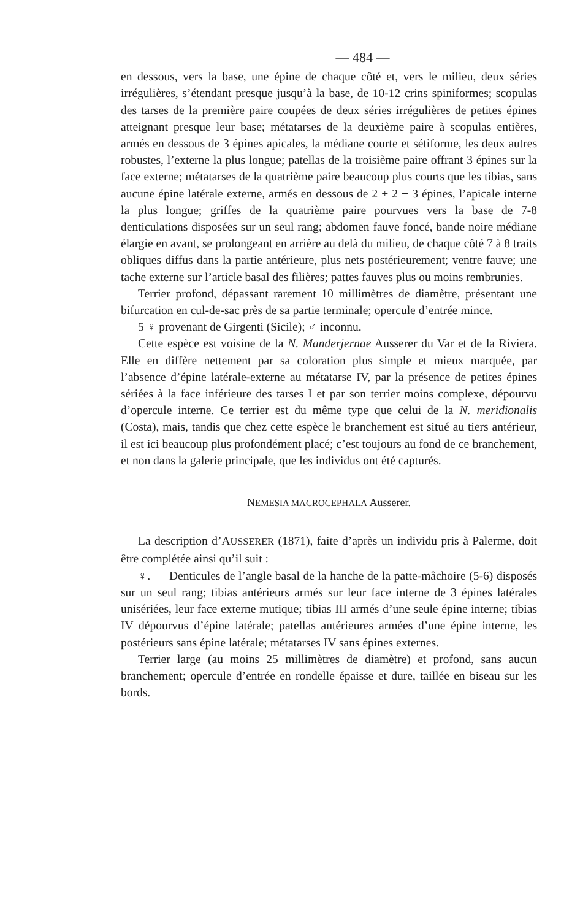— 484 —
en dessous, vers la base, une épine de chaque côté et, vers le milieu, deux séries irrégulières, s’étendant presque jusqu’à la base, de 10-12 crins spiniformes; scopulas des tarses de la première paire coupées de deux séries irrégulières de petites épines atteignant presque leur base; métatarses de la deuxième paire à scopulas entières, armés en dessous de 3 épines apicales, la médiane courte et sétiforme, les deux autres robustes, l’externe la plus longue; patellas de la troisième paire offrant 3 épines sur la face externe; métatarses de la quatrième paire beaucoup plus courts que les tibias, sans aucune épine latérale externe, armés en dessous de 2 + 2 + 3 épines, l’apicale interne la plus longue; griffes de la quatrième paire pourvues vers la base de 7-8 denticulations disposées sur un seul rang; abdomen fauve foncé, bande noire médiane élargie en avant, se prolongeant en arrière au delà du milieu, de chaque côté 7 à 8 traits obliques diffus dans la partie antérieure, plus nets postérieurement; ventre fauve; une tache externe sur l’article basal des filières; pattes fauves plus ou moins rembrunies.
Terrier profond, dépassant rarement 10 millimètres de diamètre, présentant une bifurcation en cul-de-sac près de sa partie terminale; opercule d’entrée mince.
5 ♀ provenant de Girgenti (Sicile); ♂ inconnu.
Cette espèce est voisine de la N. Manderjernae Ausserer du Var et de la Riviera. Elle en diffère nettement par sa coloration plus simple et mieux marquée, par l’absence d’épine latérale-externe au métatarse IV, par la présence de petites épines sériées à la face inférieure des tarses I et par son terrier moins complexe, dépourvu d’opercule interne. Ce terrier est du même type que celui de la N. meridionalis (Costa), mais, tandis que chez cette espèce le branchement est situé au tiers antérieur, il est ici beaucoup plus profondément placé; c’est toujours au fond de ce branchement, et non dans la galerie principale, que les individus ont été capturés.
NEMESIA MACROCEPHALA Ausserer.
La description d’AUSSERER (1871), faite d’après un individu pris à Palerme, doit être complétée ainsi qu’il suit :
♀. — Denticules de l’angle basal de la hanche de la patte-mâchoire (5-6) disposés sur un seul rang; tibias antérieurs armés sur leur face interne de 3 épines latérales unisériées, leur face externe mutique; tibias III armés d’une seule épine interne; tibias IV dépourvus d’épine latérale; patellas antérieures armées d’une épine interne, les postérieurs sans épine latérale; métatarses IV sans épines externes.
Terrier large (au moins 25 millimètres de diamètre) et profond, sans aucun branchement; opercule d’entrée en rondelle épaisse et dure, taillée en biseau sur les bords.